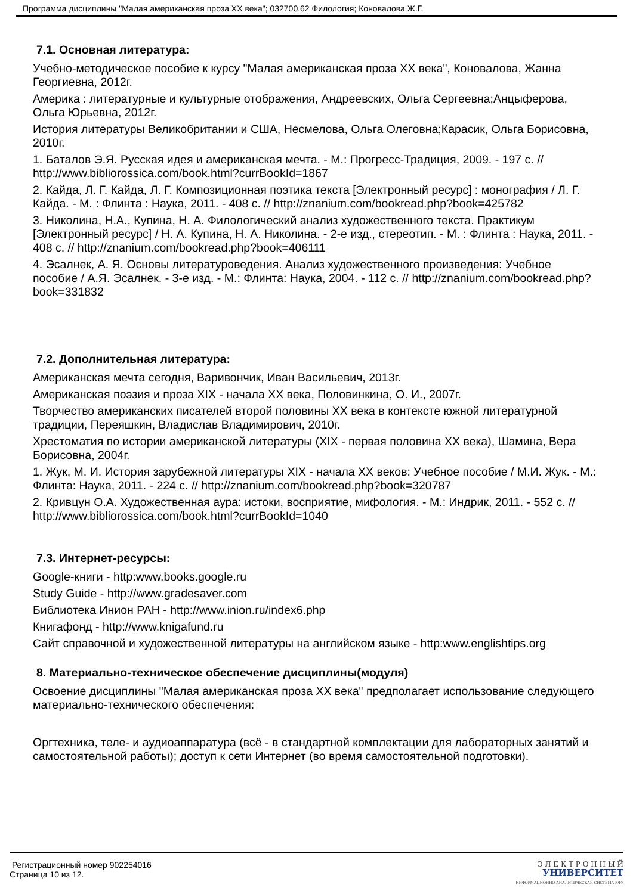Программа дисциплины "Малая американская проза XX века"; 032700.62 Филология; Коновалова Ж.Г.
7.1. Основная литература:
Учебно-методическое пособие к курсу "Малая американская проза XX века", Коновалова, Жанна Георгиевна, 2012г.
Америка : литературные и культурные отображения, Андреевских, Ольга Сергеевна;Анцыферова, Ольга Юрьевна, 2012г.
История литературы Великобритании и США, Несмелова, Ольга Олеговна;Карасик, Ольга Борисовна, 2010г.
1. Баталов Э.Я. Русская идея и американская мечта. - М.: Прогресс-Традиция, 2009. - 197 с. // http://www.bibliorossica.com/book.html?currBookId=1867
2. Кайда, Л. Г. Кайда, Л. Г. Композиционная поэтика текста [Электронный ресурс] : монография / Л. Г. Кайда. - М. : Флинта : Наука, 2011. - 408 с. // http://znanium.com/bookread.php?book=425782
3. Николина, Н.А., Купина, Н. А. Филологический анализ художественного текста. Практикум [Электронный ресурс] / Н. А. Купина, Н. А. Николина. - 2-е изд., стереотип. - М. : Флинта : Наука, 2011. - 408 с. // http://znanium.com/bookread.php?book=406111
4. Эсалнек, А. Я. Основы литературоведения. Анализ художественного произведения: Учебное пособие / А.Я. Эсалнек. - 3-е изд. - М.: Флинта: Наука, 2004. - 112 с. // http://znanium.com/bookread.php?book=331832
7.2. Дополнительная литература:
Американская мечта сегодня, Варивончик, Иван Васильевич, 2013г.
Американская поэзия и проза XIX - начала XX века, Половинкина, О. И., 2007г.
Творчество американских писателей второй половины XX века в контексте южной литературной традиции, Переяшкин, Владислав Владимирович, 2010г.
Хрестоматия по истории американской литературы (XIX - первая половина XX века), Шамина, Вера Борисовна, 2004г.
1. Жук, М. И. История зарубежной литературы XIX - начала XX веков: Учебное пособие / М.И. Жук. - М.: Флинта: Наука, 2011. - 224 с. // http://znanium.com/bookread.php?book=320787
2. Кривцун О.А. Художественная аура: истоки, восприятие, мифология. - М.: Индрик, 2011. - 552 с. // http://www.bibliorossica.com/book.html?currBookId=1040
7.3. Интернет-ресурсы:
Google-книги - http:www.books.google.ru
Study Guide - http://www.gradesaver.com
Библиотека Инион РАН - http://www.inion.ru/index6.php
Книгафонд - http://www.knigafund.ru
Сайт справочной и художественной литературы на английском языке - http:www.englishtips.org
8. Материально-техническое обеспечение дисциплины(модуля)
Освоение дисциплины "Малая американская проза XX века" предполагает использование следующего материально-технического обеспечения:
Оргтехника, теле- и аудиоаппаратура (всё - в стандартной комплектации для лабораторных занятий и самостоятельной работы); доступ к сети Интернет (во время самостоятельной подготовки).
Регистрационный номер 902254016
Страница 10 из 12.
Э Л Е К Т Р О Н Н Ы Й
УНИВЕРСИТЕТ
ИНФОРМАЦИОННО-АНАЛИТИЧЕСКАЯ СИСТЕМА КФУ